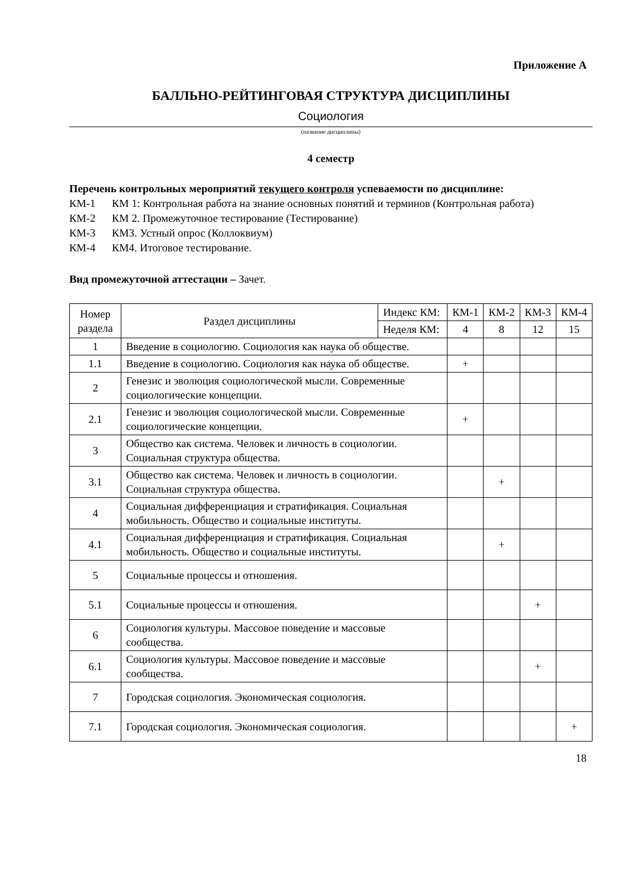Приложение А
БАЛЛЬНО-РЕЙТИНГОВАЯ СТРУКТУРА ДИСЦИПЛИНЫ
Социология
(название дисциплины)
4 семестр
Перечень контрольных мероприятий текущего контроля успеваемости по дисциплине:
КМ-1 КМ 1: Контрольная работа на знание основных понятий и терминов (Контрольная работа)
КМ-2 КМ 2. Промежуточное тестирование (Тестирование)
КМ-3 КМ3. Устный опрос (Коллоквиум)
КМ-4 КМ4. Итоговое тестирование.
Вид промежуточной аттестации – Зачет.
| Номер раздела | Раздел дисциплины | Индекс КМ: | КМ-1 | КМ-2 | КМ-3 | КМ-4 |
| --- | --- | --- | --- | --- | --- | --- |
| | | Неделя КМ: | 4 | 8 | 12 | 15 |
| 1 | Введение в социологию. Социология как наука об обществе. | | | | | |
| 1.1 | Введение в социологию. Социология как наука об обществе. | | + | | | |
| 2 | Генезис и эволюция социологической мысли. Современные социологические концепции. | | | | | |
| 2.1 | Генезис и эволюция социологической мысли. Современные социологические концепции. | | + | | | |
| 3 | Общество как система. Человек и личность в социологии. Социальная структура общества. | | | | | |
| 3.1 | Общество как система. Человек и личность в социологии. Социальная структура общества. | | | + | | |
| 4 | Социальная дифференциация и стратификация. Социальная мобильность. Общество и социальные институты. | | | | | |
| 4.1 | Социальная дифференциация и стратификация. Социальная мобильность. Общество и социальные институты. | | | + | | |
| 5 | Социальные процессы и отношения. | | | | | |
| 5.1 | Социальные процессы и отношения. | | | | + | |
| 6 | Социология культуры. Массовое поведение и массовые сообщества. | | | | | |
| 6.1 | Социология культуры. Массовое поведение и массовые сообщества. | | | | + | |
| 7 | Городская социология. Экономическая социология. | | | | | |
| 7.1 | Городская социология. Экономическая социология. | | | | | + |
18